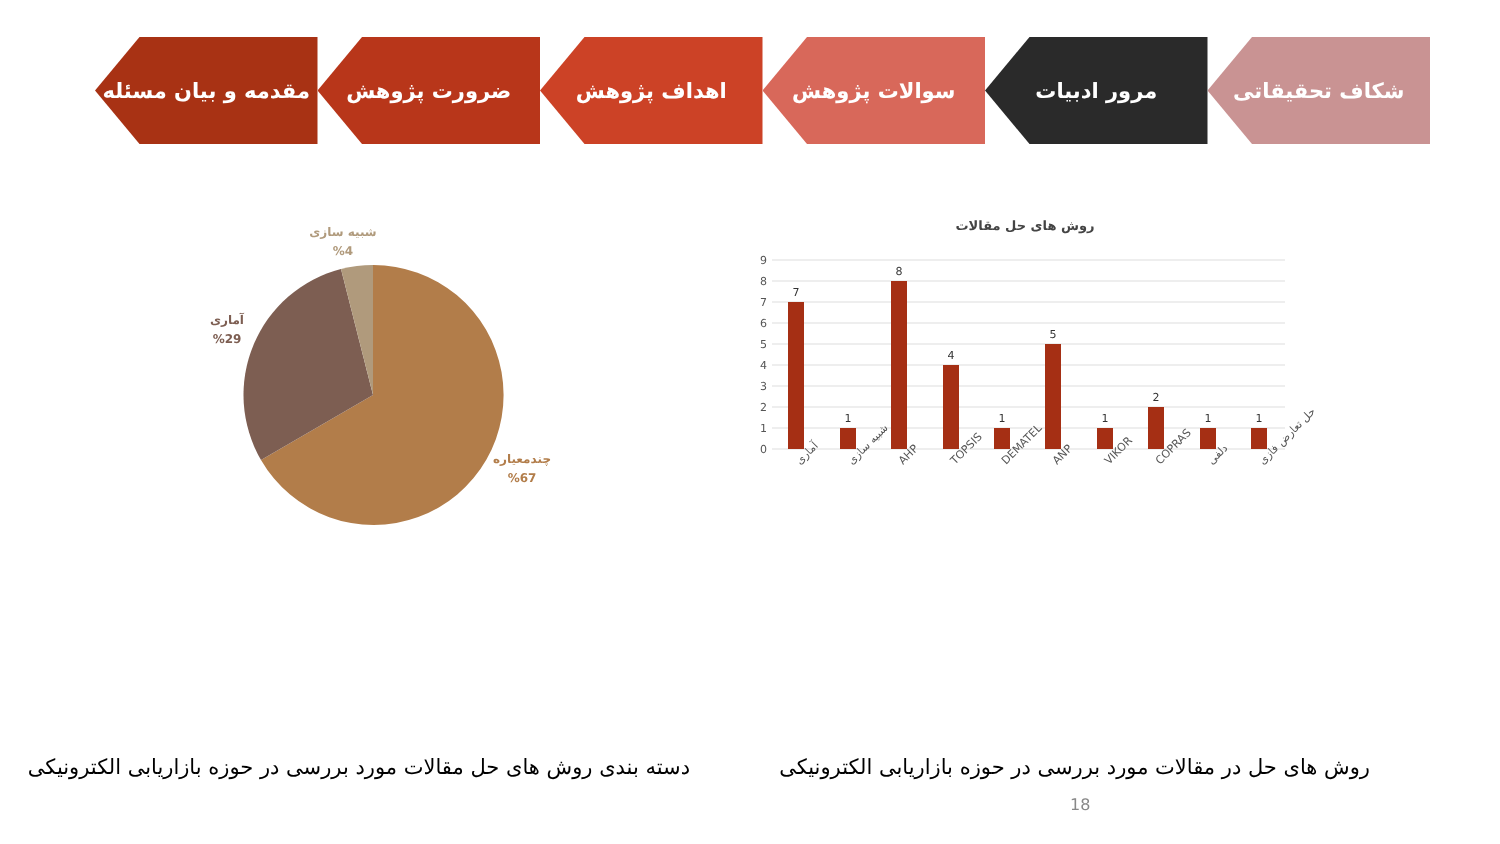مقدمه و بیان مسئله ضرورت پژوهش اهداف پژوهش سوالات پژوهش مرور ادبیات شکاف تحقیقاتی
روش های حل مقالات
9
8
7
6
5
4
3
2
1
0
7
1
8
4
1
5
1
2
1
1
آماری
شبیه سازی
AHP
TOPSIS
DEMATEL
ANP
VIKOR
COPRAS
دلفی
حل تعارض فازی
روش های حل در مقالات مورد بررسی در حوزه بازاریابی الکترونیکی
شبیه سازی
%4
آماری
%29
چندمعیاره
%67
دسته بندی روش های حل مقالات مورد بررسی در حوزه بازاریابی الکترونیکی
18